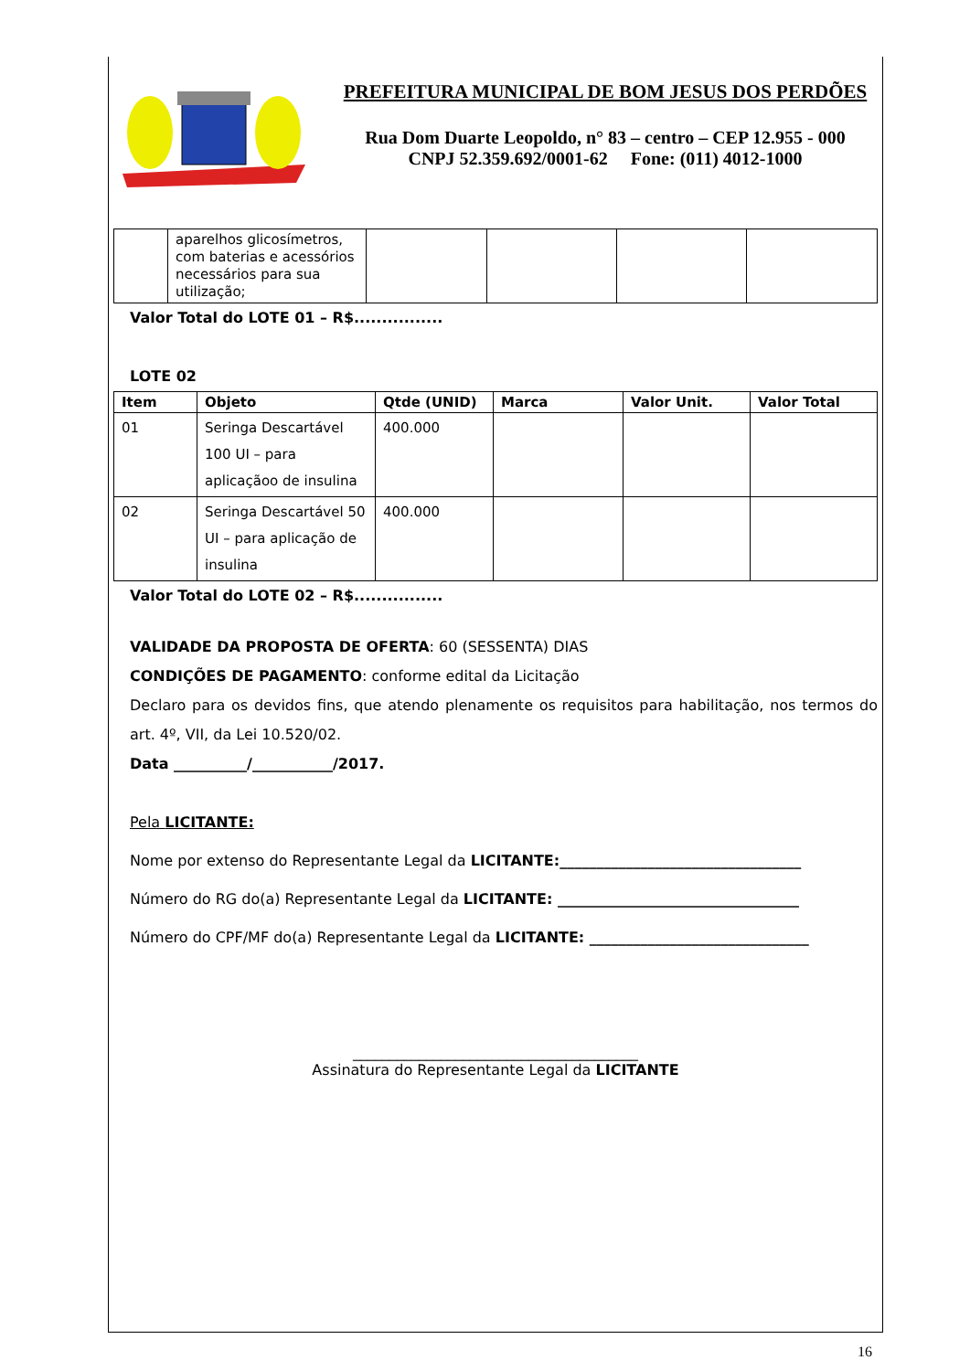PREFEITURA MUNICIPAL DE BOM JESUS DOS PERDÕES
Rua Dom Duarte Leopoldo, n° 83 – centro – CEP 12.955 - 000
CNPJ 52.359.692/0001-62 Fone: (011) 4012-1000
| | aparelhos glicosímetros, com baterias e acessórios necessários para sua utilização; | | | | |
Valor Total do LOTE 01 – R$................
LOTE 02
| Item | Objeto | Qtde (UNID) | Marca | Valor Unit. | Valor Total |
| --- | --- | --- | --- | --- | --- |
| 01 | Seringa Descartável 100 UI – para aplicaçãoo de insulina | 400.000 | | | |
| 02 | Seringa Descartável 50 UI – para aplicação de insulina | 400.000 | | | |
Valor Total do LOTE 02 – R$................
VALIDADE DA PROPOSTA DE OFERTA: 60 (SESSENTA) DIAS
CONDIÇÕES DE PAGAMENTO: conforme edital da Licitação
Declaro para os devidos fins, que atendo plenamente os requisitos para habilitação, nos termos do art. 4º, VII, da Lei 10.520/02.
Data __________/___________/2017.
Pela LICITANTE:
Nome por extenso do Representante Legal da LICITANTE:_________________________________
Número do RG do(a) Representante Legal da LICITANTE: _________________________________
Número do CPF/MF do(a) Representante Legal da LICITANTE: ______________________________
_______________________________________
Assinatura do Representante Legal da LICITANTE
16